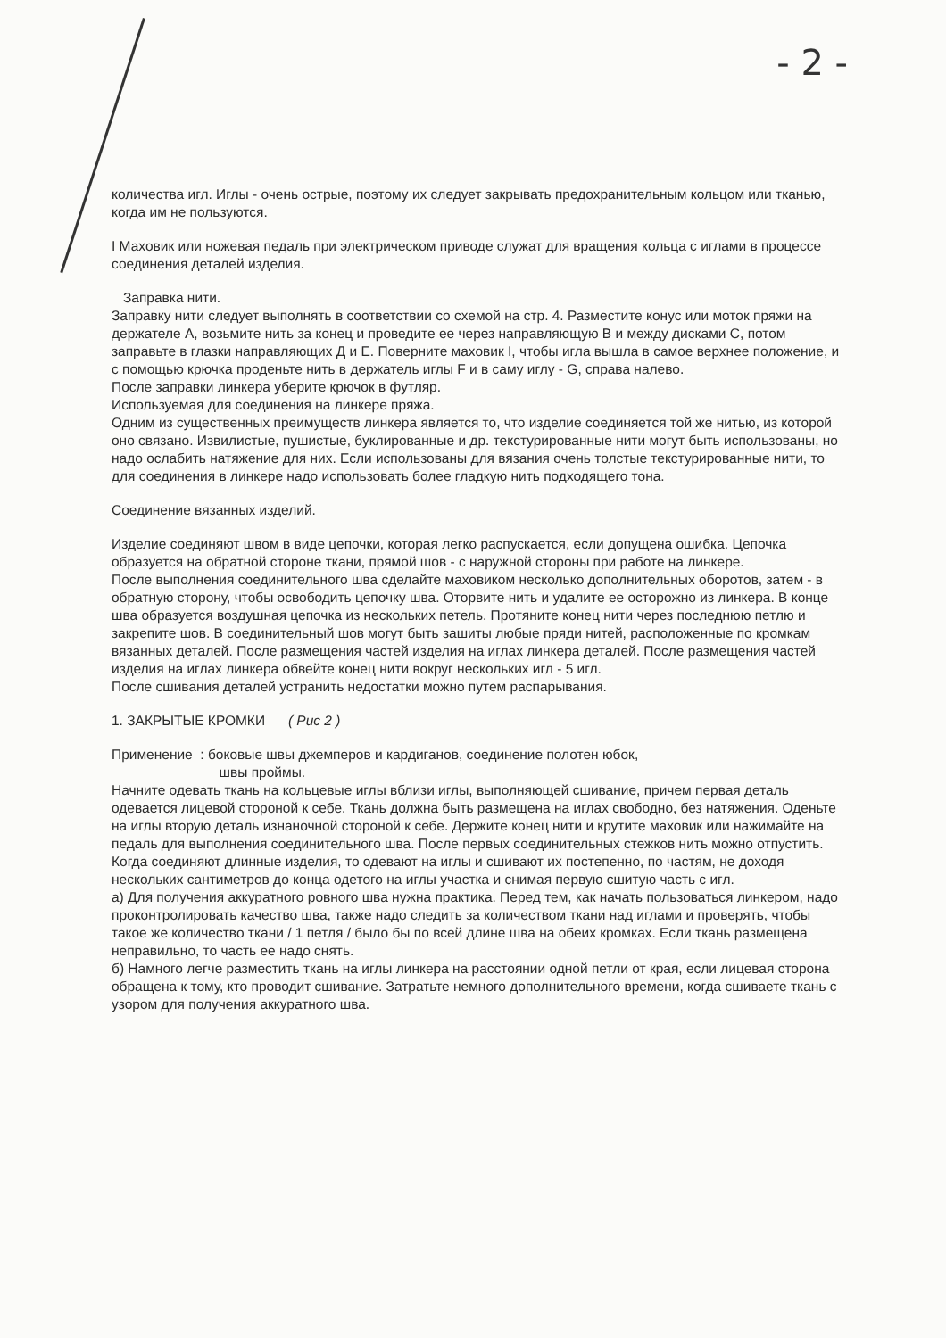- 2 -
количества игл. Иглы - очень острые, поэтому их следует закрывать предохранительным кольцом или тканью, когда им не пользуются.
I Маховик или ножевая педаль при электрическом приводе служат для вращения кольца с иглами в процессе соединения деталей изделия.
Заправка нити.
Заправку нити следует выполнять в соответствии со схемой на стр. 4. Разместите конус или моток пряжи на держателе А, возьмите нить за конец и проведите ее через направляющую В и между дисками С, потом заправьте в глазки направляющих Д и Е. Поверните маховик I, чтобы игла вышла в самое верхнее положение, и с помощью крючка проденьте нить в держатель иглы F и в саму иглу - G, справа налево.
После заправки линкера уберите крючок в футляр.
Используемая для соединения на линкере пряжа.
Одним из существенных преимуществ линкера является то, что изделие соединяется той же нитью, из которой оно связано. Извилистые, пушистые, буклированные и др. текстурированные нити могут быть использованы, но надо ослабить натяжение для них. Если использованы для вязания очень толстые текстурированные нити, то для соединения в линкере надо использовать более гладкую нить подходящего тона.
Соединение вязанных изделий.
Изделие соединяют швом в виде цепочки, которая легко распускается, если допущена ошибка. Цепочка образуется на обратной стороне ткани, прямой шов - с наружной стороны при работе на линкере.
После выполнения соединительного шва сделайте маховиком несколько дополнительных оборотов, затем - в обратную сторону, чтобы освободить цепочку шва. Оторвите нить и удалите ее осторожно из линкера. В конце шва образуется воздушная цепочка из нескольких петель. Протяните конец нити через последнюю петлю и закрепите шов. В соединительный шов могут быть зашиты любые пряди нитей, расположенные по кромкам вязанных деталей. После размещения частей изделия на иглах линкера деталей. После размещения частей изделия на иглах линкера обвейте конец нити вокруг нескольких игл - 5 игл.
После сшивания деталей устранить недостатки можно путем распарывания.
1. ЗАКРЫТЫЕ КРОМКИ ( Рис 2 )
Применение : боковые швы джемперов и кардиганов, соединение полотен юбок,
швы проймы.
Начните одевать ткань на кольцевые иглы вблизи иглы, выполняющей сшивание, причем первая деталь одевается лицевой стороной к себе. Ткань должна быть размещена на иглах свободно, без натяжения. Оденьте на иглы вторую деталь изнаночной стороной к себе. Держите конец нити и крутите маховик или нажимайте на педаль для выполнения соединительного шва. После первых соединительных стежков нить можно отпустить. Когда соединяют длинные изделия, то одевают на иглы и сшивают их постепенно, по частям, не доходя нескольких сантиметров до конца одетого на иглы участка и снимая первую сшитую часть с игл.
а) Для получения аккуратного ровного шва нужна практика. Перед тем, как начать пользоваться линкером, надо проконтролировать качество шва, также надо следить за количеством ткани над иглами и проверять, чтобы такое же количество ткани / 1 петля / было бы по всей длине шва на обеих кромках. Если ткань размещена неправильно, то часть ее надо снять.
б) Намного легче разместить ткань на иглы линкера на расстоянии одной петли от края, если лицевая сторона обращена к тому, кто проводит сшивание. Затратьте немного дополнительного времени, когда сшиваете ткань с узором для получения аккуратного шва.